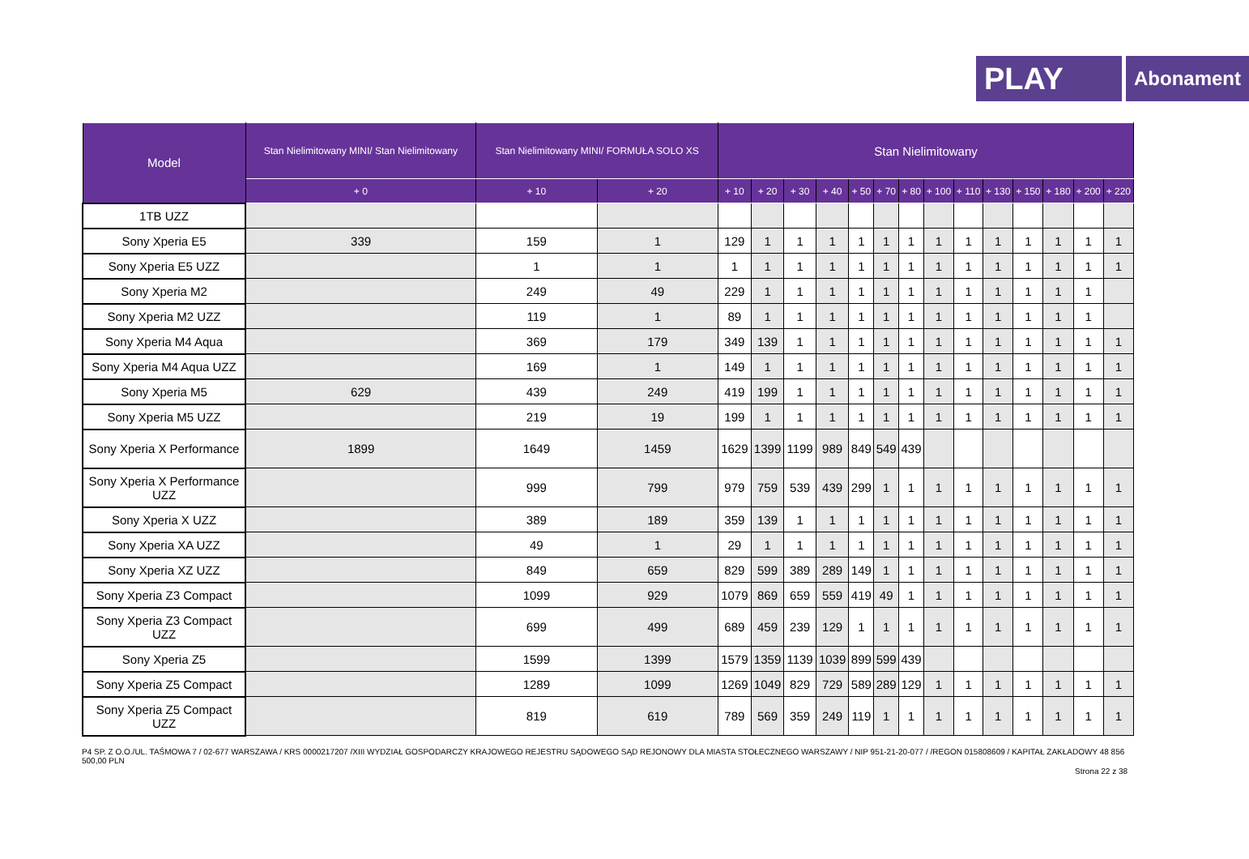PLAY
Abonament
| Model | Stan Nielimitowany MINI/ Stan Nielimitowany | Stan Nielimitowany MINI/ FORMUŁA SOLO XS | | Stan Nielimitowany | | | | | | | | | | | | | |
| --- | --- | --- | --- | --- | --- | --- | --- | --- | --- | --- | --- | --- | --- | --- | --- | --- | --- |
| | + 0 | + 10 | + 20 | + 10 | + 20 | + 30 | + 40 | + 50 | + 70 | + 80 | + 100 | + 110 | + 130 | + 150 | + 180 | + 200 | + 220 |
| 1TB UZZ | | | | | | | | | | | | | | | | | |
| Sony Xperia E5 | 339 | 159 | 1 | 129 | 1 | 1 | 1 | 1 | 1 | 1 | 1 | 1 | 1 | 1 | 1 | 1 | 1 |
| Sony Xperia E5 UZZ | | 1 | 1 | 1 | 1 | 1 | 1 | 1 | 1 | 1 | 1 | 1 | 1 | 1 | 1 | 1 | 1 |
| Sony Xperia M2 | | 249 | 49 | 229 | 1 | 1 | 1 | 1 | 1 | 1 | 1 | 1 | 1 | 1 | 1 | 1 | |
| Sony Xperia M2 UZZ | | 119 | 1 | 89 | 1 | 1 | 1 | 1 | 1 | 1 | 1 | 1 | 1 | 1 | 1 | 1 | |
| Sony Xperia M4 Aqua | | 369 | 179 | 349 | 139 | 1 | 1 | 1 | 1 | 1 | 1 | 1 | 1 | 1 | 1 | 1 | 1 |
| Sony Xperia M4 Aqua UZZ | | 169 | 1 | 149 | 1 | 1 | 1 | 1 | 1 | 1 | 1 | 1 | 1 | 1 | 1 | 1 | 1 |
| Sony Xperia M5 | 629 | 439 | 249 | 419 | 199 | 1 | 1 | 1 | 1 | 1 | 1 | 1 | 1 | 1 | 1 | 1 | 1 |
| Sony Xperia M5 UZZ | | 219 | 19 | 199 | 1 | 1 | 1 | 1 | 1 | 1 | 1 | 1 | 1 | 1 | 1 | 1 | 1 |
| Sony Xperia X Performance | 1899 | 1649 | 1459 | 1629 | 1399 | 1199 | 989 | 849 | 549 | 439 | | | | | | | |
| Sony Xperia X Performance UZZ | | 999 | 799 | 979 | 759 | 539 | 439 | 299 | 1 | 1 | 1 | 1 | 1 | 1 | 1 | 1 | 1 |
| Sony Xperia X UZZ | | 389 | 189 | 359 | 139 | 1 | 1 | 1 | 1 | 1 | 1 | 1 | 1 | 1 | 1 | 1 | 1 |
| Sony Xperia XA UZZ | | 49 | 1 | 29 | 1 | 1 | 1 | 1 | 1 | 1 | 1 | 1 | 1 | 1 | 1 | 1 | 1 |
| Sony Xperia XZ UZZ | | 849 | 659 | 829 | 599 | 389 | 289 | 149 | 1 | 1 | 1 | 1 | 1 | 1 | 1 | 1 | 1 |
| Sony Xperia Z3 Compact | | 1099 | 929 | 1079 | 869 | 659 | 559 | 419 | 49 | 1 | 1 | 1 | 1 | 1 | 1 | 1 | 1 |
| Sony Xperia Z3 Compact UZZ | | 699 | 499 | 689 | 459 | 239 | 129 | 1 | 1 | 1 | 1 | 1 | 1 | 1 | 1 | 1 | 1 |
| Sony Xperia Z5 | | 1599 | 1399 | 1579 | 1359 | 1139 | 1039 | 899 | 599 | 439 | | | | | | | |
| Sony Xperia Z5 Compact | | 1289 | 1099 | 1269 | 1049 | 829 | 729 | 589 | 289 | 129 | 1 | 1 | 1 | 1 | 1 | 1 | 1 |
| Sony Xperia Z5 Compact UZZ | | 819 | 619 | 789 | 569 | 359 | 249 | 119 | 1 | 1 | 1 | 1 | 1 | 1 | 1 | 1 | 1 |
P4 SP. Z O.O./UL. TAŚMOWA 7 / 02-677 WARSZAWA / KRS 0000217207 /XIII WYDZIAŁ GOSPODARCZY KRAJOWEGO REJESTRU SĄDOWEGO SĄD REJONOWY DLA MIASTA STOŁECZNEGO WARSZAWY / NIP 951-21-20-077 / /REGON 015808609 / KAPITAŁ ZAKŁADOWY 48 856 500,00 PLN
Strona 22 z 38